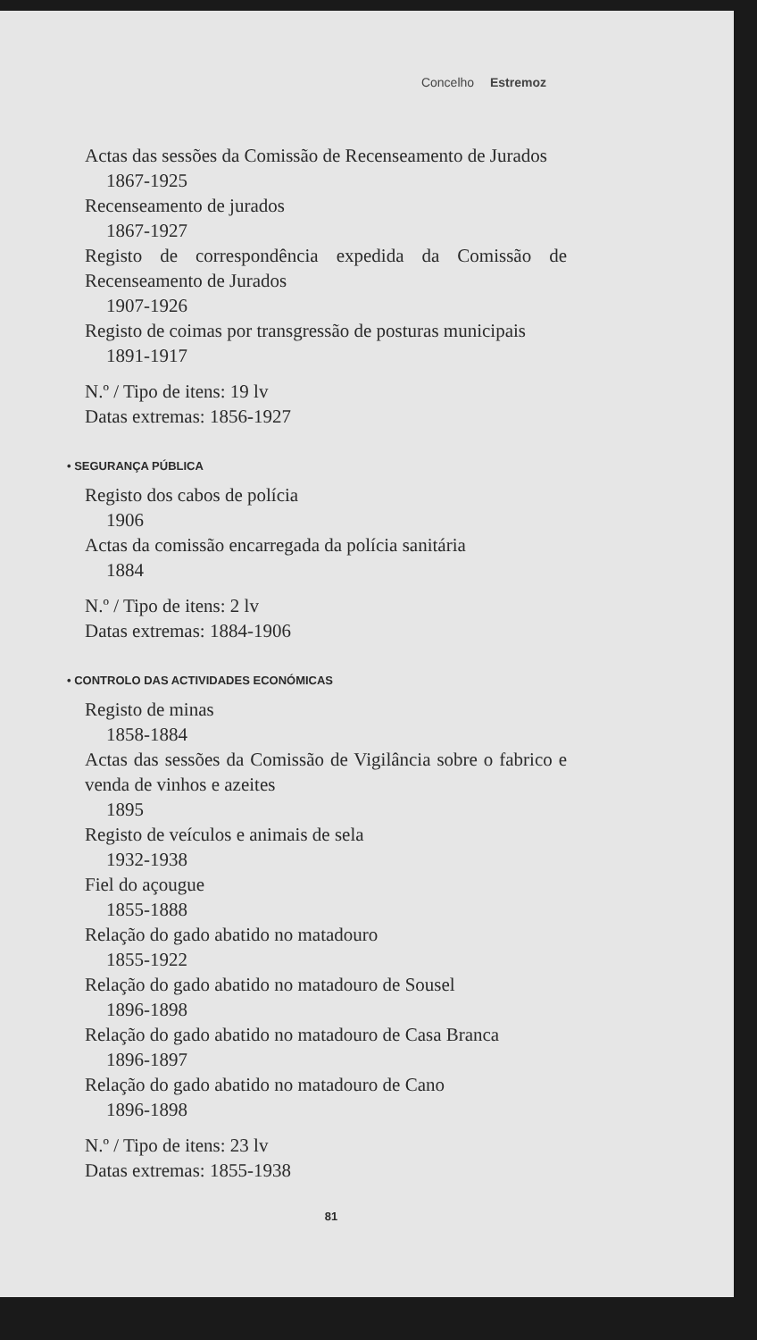Concelho Estremoz
Actas das sessões da Comissão de Recenseamento de Jurados
1867-1925
Recenseamento de jurados
1867-1927
Registo de correspondência expedida da Comissão de Recenseamento de Jurados
1907-1926
Registo de coimas por transgressão de posturas municipais
1891-1917
N.º / Tipo de itens: 19 lv
Datas extremas: 1856-1927
• SEGURANÇA PÚBLICA
Registo dos cabos de polícia
1906
Actas da comissão encarregada da polícia sanitária
1884
N.º / Tipo de itens: 2 lv
Datas extremas: 1884-1906
• CONTROLO DAS ACTIVIDADES ECONÓMICAS
Registo de minas
1858-1884
Actas das sessões da Comissão de Vigilância sobre o fabrico e venda de vinhos e azeites
1895
Registo de veículos e animais de sela
1932-1938
Fiel do açougue
1855-1888
Relação do gado abatido no matadouro
1855-1922
Relação do gado abatido no matadouro de Sousel
1896-1898
Relação do gado abatido no matadouro de Casa Branca
1896-1897
Relação do gado abatido no matadouro de Cano
1896-1898
N.º / Tipo de itens: 23 lv
Datas extremas: 1855-1938
81